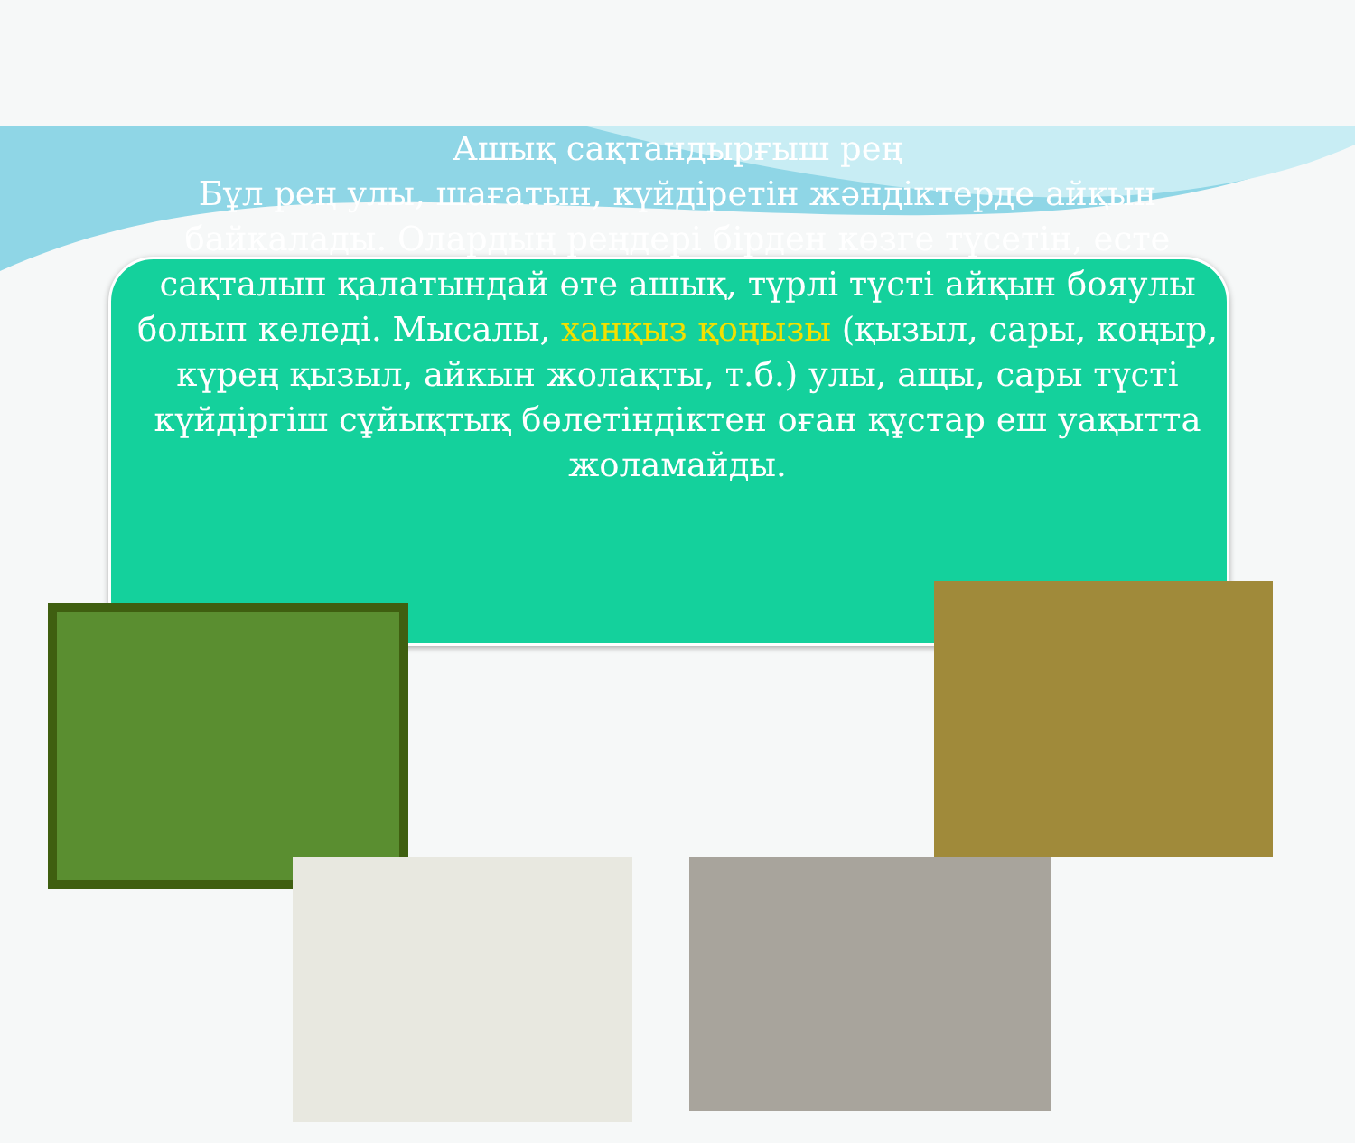Ашық сақтандырғыш рең
Бұл рең улы, шағатын, күйдіретін жәндіктерде айқын байкалады. Олардың реңдері бірден көзге түсетін, есте сақталып қалатындай өте ашық, түрлі түсті айқын бояулы болып келеді. Мысалы, ханқыз қоңызы (қызыл, сары, коңыр, күрең қызыл, айкын жолақты, т.б.) улы, ащы, сары түсті күйдіргіш сұйықтық бөлетіндіктен оған құстар еш уақытта жоламайды.